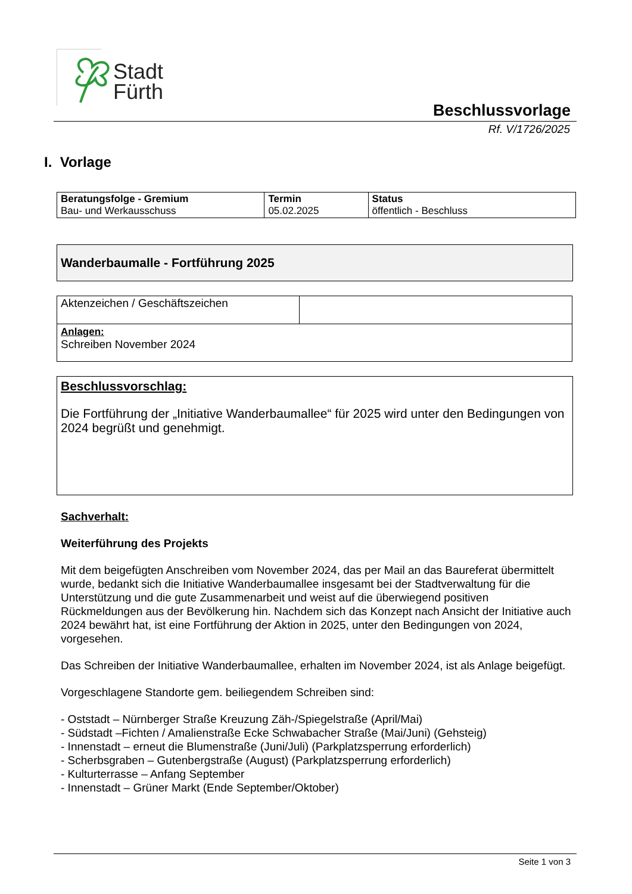Stadt
Fürth
Beschlussvorlage
Rf. V/1726/2025
I. Vorlage
| Beratungsfolge - Gremium Bau- und Werkausschuss | Termin 05.02.2025 | Status öffentlich - Beschluss |
Wanderbaumalle - Fortführung 2025
| Aktenzeichen / Geschäftszeichen | |
| Anlagen: Schreiben November 2024 | |
Beschlussvorschlag:
Die Fortführung der „Initiative Wanderbaumallee“ für 2025 wird unter den Bedingungen von 2024 begrüßt und genehmigt.
Sachverhalt:
Weiterführung des Projekts
Mit dem beigefügten Anschreiben vom November 2024, das per Mail an das Baureferat übermittelt wurde, bedankt sich die Initiative Wanderbaumallee insgesamt bei der Stadtverwaltung für die Unterstützung und die gute Zusammenarbeit und weist auf die überwiegend positiven Rückmeldungen aus der Bevölkerung hin. Nachdem sich das Konzept nach Ansicht der Initiative auch 2024 bewährt hat, ist eine Fortführung der Aktion in 2025, unter den Bedingungen von 2024, vorgesehen.
Das Schreiben der Initiative Wanderbaumallee, erhalten im November 2024, ist als Anlage beigefügt.
Vorgeschlagene Standorte gem. beiliegendem Schreiben sind:
- Oststadt – Nürnberger Straße Kreuzung Zäh-/Spiegelstraße (April/Mai)
- Südstadt –Fichten / Amalienstraße Ecke Schwabacher Straße (Mai/Juni) (Gehsteig)
- Innenstadt – erneut die Blumenstraße (Juni/Juli) (Parkplatzsperrung erforderlich)
- Scherbsgraben – Gutenbergstraße (August) (Parkplatzsperrung erforderlich)
- Kulturterrasse – Anfang September
- Innenstadt – Grüner Markt (Ende September/Oktober)
Seite 1 von 3